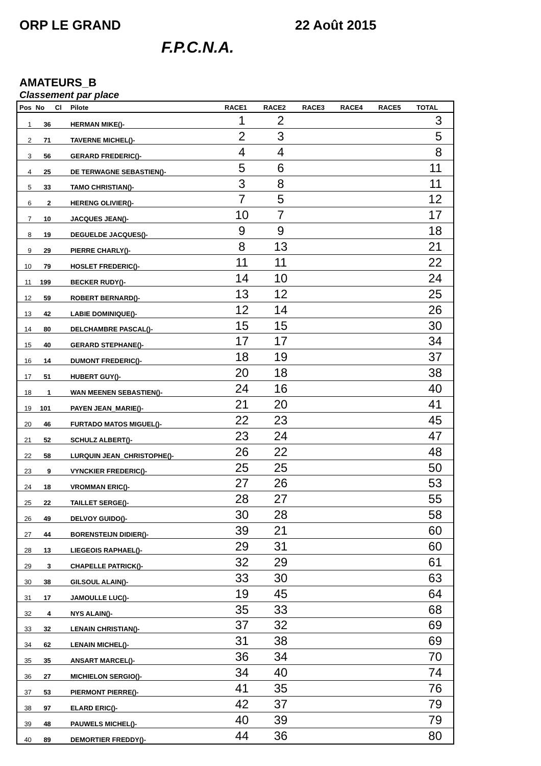ORP LE GRAND 22 Août 2015
F.P.C.N.A.
AMATEURS_B
Classement par place
| Pos | No | Cl | Pilote | RACE1 | RACE2 | RACE3 | RACE4 | RACE5 | TOTAL |
| --- | --- | --- | --- | --- | --- | --- | --- | --- | --- |
| 1 | 36 | | HERMAN MIKE()- | 1 | 2 | | | | 3 |
| 2 | 71 | | TAVERNE MICHEL()- | 2 | 3 | | | | 5 |
| 3 | 56 | | GERARD FREDERIC()- | 4 | 4 | | | | 8 |
| 4 | 25 | | DE TERWAGNE SEBASTIEN()- | 5 | 6 | | | | 11 |
| 5 | 33 | | TAMO CHRISTIAN()- | 3 | 8 | | | | 11 |
| 6 | 2 | | HERENG OLIVIER()- | 7 | 5 | | | | 12 |
| 7 | 10 | | JACQUES JEAN()- | 10 | 7 | | | | 17 |
| 8 | 19 | | DEGUELDE JACQUES()- | 9 | 9 | | | | 18 |
| 9 | 29 | | PIERRE CHARLY()- | 8 | 13 | | | | 21 |
| 10 | 79 | | HOSLET FREDERIC()- | 11 | 11 | | | | 22 |
| 11 | 199 | | BECKER RUDY()- | 14 | 10 | | | | 24 |
| 12 | 59 | | ROBERT BERNARD()- | 13 | 12 | | | | 25 |
| 13 | 42 | | LABIE DOMINIQUE()- | 12 | 14 | | | | 26 |
| 14 | 80 | | DELCHAMBRE PASCAL()- | 15 | 15 | | | | 30 |
| 15 | 40 | | GERARD STEPHANE()- | 17 | 17 | | | | 34 |
| 16 | 14 | | DUMONT FREDERIC()- | 18 | 19 | | | | 37 |
| 17 | 51 | | HUBERT GUY()- | 20 | 18 | | | | 38 |
| 18 | 1 | | WAN MEENEN SEBASTIEN()- | 24 | 16 | | | | 40 |
| 19 | 101 | | PAYEN JEAN_MARIE()- | 21 | 20 | | | | 41 |
| 20 | 46 | | FURTADO MATOS MIGUEL()- | 22 | 23 | | | | 45 |
| 21 | 52 | | SCHULZ ALBERT()- | 23 | 24 | | | | 47 |
| 22 | 58 | | LURQUIN JEAN_CHRISTOPHE()- | 26 | 22 | | | | 48 |
| 23 | 9 | | VYNCKIER FREDERIC()- | 25 | 25 | | | | 50 |
| 24 | 18 | | VROMMAN ERIC()- | 27 | 26 | | | | 53 |
| 25 | 22 | | TAILLET SERGE()- | 28 | 27 | | | | 55 |
| 26 | 49 | | DELVOY GUIDO()- | 30 | 28 | | | | 58 |
| 27 | 44 | | BORENSTEIJN DIDIER()- | 39 | 21 | | | | 60 |
| 28 | 13 | | LIEGEOIS RAPHAEL()- | 29 | 31 | | | | 60 |
| 29 | 3 | | CHAPELLE PATRICK()- | 32 | 29 | | | | 61 |
| 30 | 38 | | GILSOUL ALAIN()- | 33 | 30 | | | | 63 |
| 31 | 17 | | JAMOULLE LUC()- | 19 | 45 | | | | 64 |
| 32 | 4 | | NYS ALAIN()- | 35 | 33 | | | | 68 |
| 33 | 32 | | LENAIN CHRISTIAN()- | 37 | 32 | | | | 69 |
| 34 | 62 | | LENAIN MICHEL()- | 31 | 38 | | | | 69 |
| 35 | 35 | | ANSART MARCEL()- | 36 | 34 | | | | 70 |
| 36 | 27 | | MICHIELON SERGIO()- | 34 | 40 | | | | 74 |
| 37 | 53 | | PIERMONT PIERRE()- | 41 | 35 | | | | 76 |
| 38 | 97 | | ELARD ERIC()- | 42 | 37 | | | | 79 |
| 39 | 48 | | PAUWELS MICHEL()- | 40 | 39 | | | | 79 |
| 40 | 89 | | DEMORTIER FREDDY()- | 44 | 36 | | | | 80 |